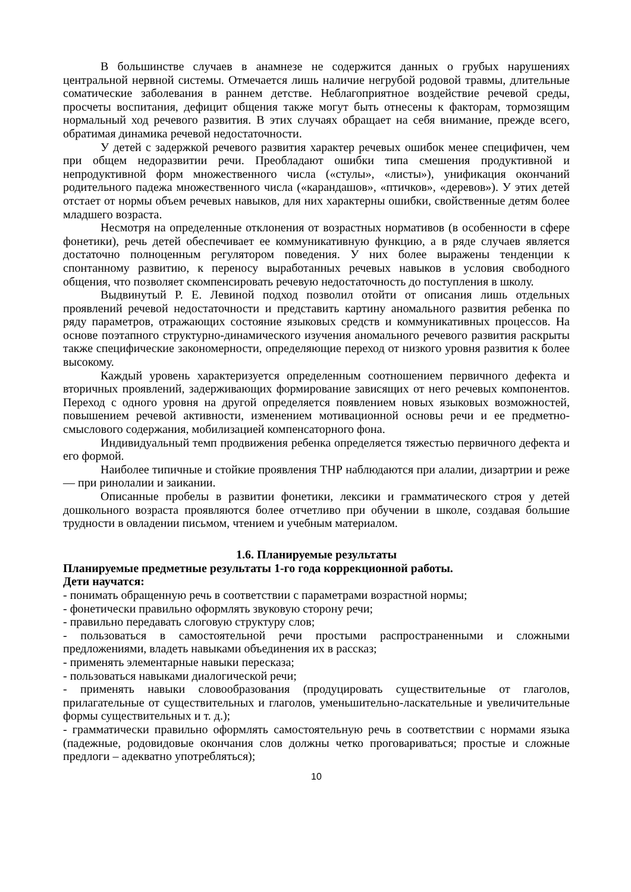В большинстве случаев в анамнезе не содержится данных о грубых нарушениях центральной нервной системы. Отмечается лишь наличие негрубой родовой травмы, длительные соматические заболевания в раннем детстве. Неблагоприятное воздействие речевой среды, просчеты воспитания, дефицит общения также могут быть отнесены к факторам, тормозящим нормальный ход речевого развития. В этих случаях обращает на себя внимание, прежде всего, обратимая динамика речевой недостаточности.
У детей с задержкой речевого развития характер речевых ошибок менее специфичен, чем при общем недоразвитии речи. Преобладают ошибки типа смешения продуктивной и непродуктивной форм множественного числа («стулы», «листы»), унификация окончаний родительного падежа множественного числа («карандашов», «птичков», «деревов»). У этих детей отстает от нормы объем речевых навыков, для них характерны ошибки, свойственные детям более младшего возраста.
Несмотря на определенные отклонения от возрастных нормативов (в особенности в сфере фонетики), речь детей обеспечивает ее коммуникативную функцию, а в ряде случаев является достаточно полноценным регулятором поведения. У них более выражены тенденции к спонтанному развитию, к переносу выработанных речевых навыков в условия свободного общения, что позволяет скомпенсировать речевую недостаточность до поступления в школу.
Выдвинутый Р. Е. Левиной подход позволил отойти от описания лишь отдельных проявлений речевой недостаточности и представить картину аномального развития ребенка по ряду параметров, отражающих состояние языковых средств и коммуникативных процессов. На основе поэтапного структурно-динамического изучения аномального речевого развития раскрыты также специфические закономерности, определяющие переход от низкого уровня развития к более высокому.
Каждый уровень характеризуется определенным соотношением первичного дефекта и вторичных проявлений, задерживающих формирование зависящих от него речевых компонентов. Переход с одного уровня на другой определяется появлением новых языковых возможностей, повышением речевой активности, изменением мотивационной основы речи и ее предметно-смыслового содержания, мобилизацией компенсаторного фона.
Индивидуальный темп продвижения ребенка определяется тяжестью первичного дефекта и его формой.
Наиболее типичные и стойкие проявления ТНР наблюдаются при алалии, дизартрии и реже — при ринолалии и заикании.
Описанные пробелы в развитии фонетики, лексики и грамматического строя у детей дошкольного возраста проявляются более отчетливо при обучении в школе, создавая большие трудности в овладении письмом, чтением и учебным материалом.
1.6. Планируемые результаты
Планируемые предметные результаты 1-го года коррекционной работы.
Дети научатся:
- понимать обращенную речь в соответствии с параметрами возрастной нормы;
- фонетически правильно оформлять звуковую сторону речи;
- правильно передавать слоговую структуру слов;
- пользоваться в самостоятельной речи простыми распространенными и сложными предложениями, владеть навыками объединения их в рассказ;
- применять элементарные навыки пересказа;
- пользоваться навыками диалогической речи;
- применять навыки словообразования (продуцировать существительные от глаголов, прилагательные от существительных и глаголов, уменьшительно-ласкательные и увеличительные формы существительных и т. д.);
- грамматически правильно оформлять самостоятельную речь в соответствии с нормами языка (падежные, родовидовые окончания слов должны четко проговариваться; простые и сложные предлоги – адекватно употребляться);
10